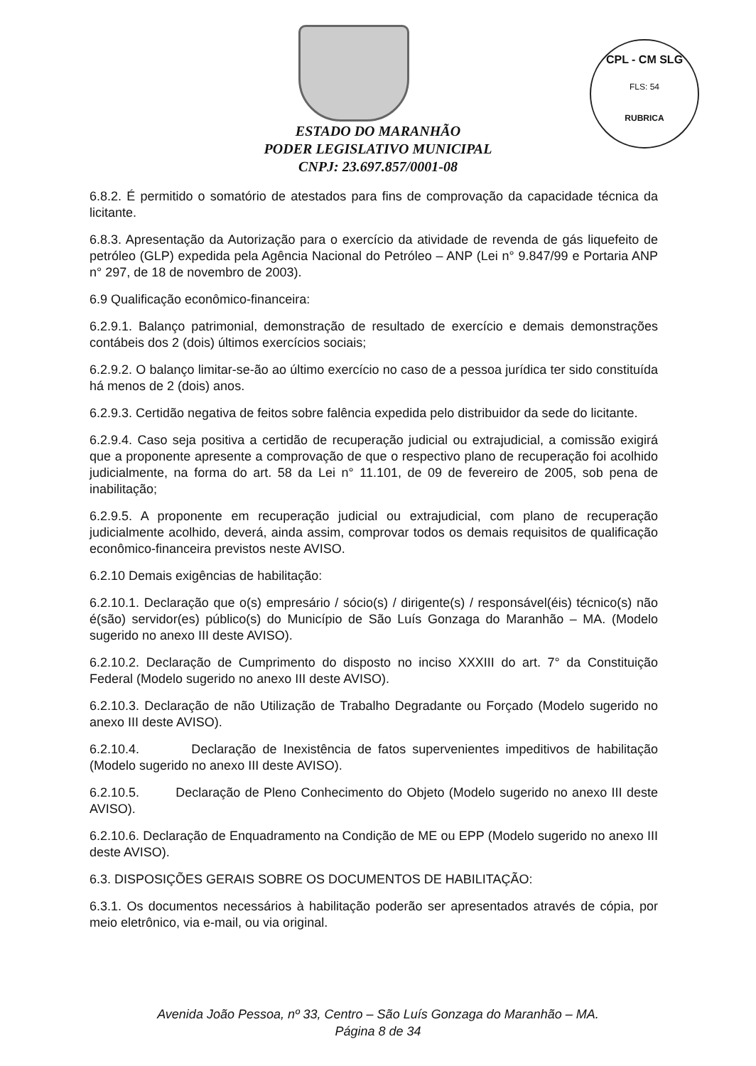CPL - CM SLG
FLS: 54
RUBRICA
ESTADO DO MARANHÃO
PODER LEGISLATIVO MUNICIPAL
CNPJ: 23.697.857/0001-08
6.8.2. É permitido o somatório de atestados para fins de comprovação da capacidade técnica da licitante.
6.8.3. Apresentação da Autorização para o exercício da atividade de revenda de gás liquefeito de petróleo (GLP) expedida pela Agência Nacional do Petróleo – ANP (Lei n° 9.847/99 e Portaria ANP n° 297, de 18 de novembro de 2003).
6.9 Qualificação econômico-financeira:
6.2.9.1. Balanço patrimonial, demonstração de resultado de exercício e demais demonstrações contábeis dos 2 (dois) últimos exercícios sociais;
6.2.9.2. O balanço limitar-se-ão ao último exercício no caso de a pessoa jurídica ter sido constituída há menos de 2 (dois) anos.
6.2.9.3. Certidão negativa de feitos sobre falência expedida pelo distribuidor da sede do licitante.
6.2.9.4. Caso seja positiva a certidão de recuperação judicial ou extrajudicial, a comissão exigirá que a proponente apresente a comprovação de que o respectivo plano de recuperação foi acolhido judicialmente, na forma do art. 58 da Lei n° 11.101, de 09 de fevereiro de 2005, sob pena de inabilitação;
6.2.9.5. A proponente em recuperação judicial ou extrajudicial, com plano de recuperação judicialmente acolhido, deverá, ainda assim, comprovar todos os demais requisitos de qualificação econômico-financeira previstos neste AVISO.
6.2.10 Demais exigências de habilitação:
6.2.10.1. Declaração que o(s) empresário / sócio(s) / dirigente(s) / responsável(éis) técnico(s) não é(são) servidor(es) público(s) do Município de São Luís Gonzaga do Maranhão – MA. (Modelo sugerido no anexo III deste AVISO).
6.2.10.2. Declaração de Cumprimento do disposto no inciso XXXIII do art. 7° da Constituição Federal (Modelo sugerido no anexo III deste AVISO).
6.2.10.3. Declaração de não Utilização de Trabalho Degradante ou Forçado (Modelo sugerido no anexo III deste AVISO).
6.2.10.4. Declaração de Inexistência de fatos supervenientes impeditivos de habilitação (Modelo sugerido no anexo III deste AVISO).
6.2.10.5. Declaração de Pleno Conhecimento do Objeto (Modelo sugerido no anexo III deste AVISO).
6.2.10.6. Declaração de Enquadramento na Condição de ME ou EPP (Modelo sugerido no anexo III deste AVISO).
6.3. DISPOSIÇÕES GERAIS SOBRE OS DOCUMENTOS DE HABILITAÇÃO:
6.3.1. Os documentos necessários à habilitação poderão ser apresentados através de cópia, por meio eletrônico, via e-mail, ou via original.
Avenida João Pessoa, nº 33, Centro – São Luís Gonzaga do Maranhão – MA.
Página 8 de 34